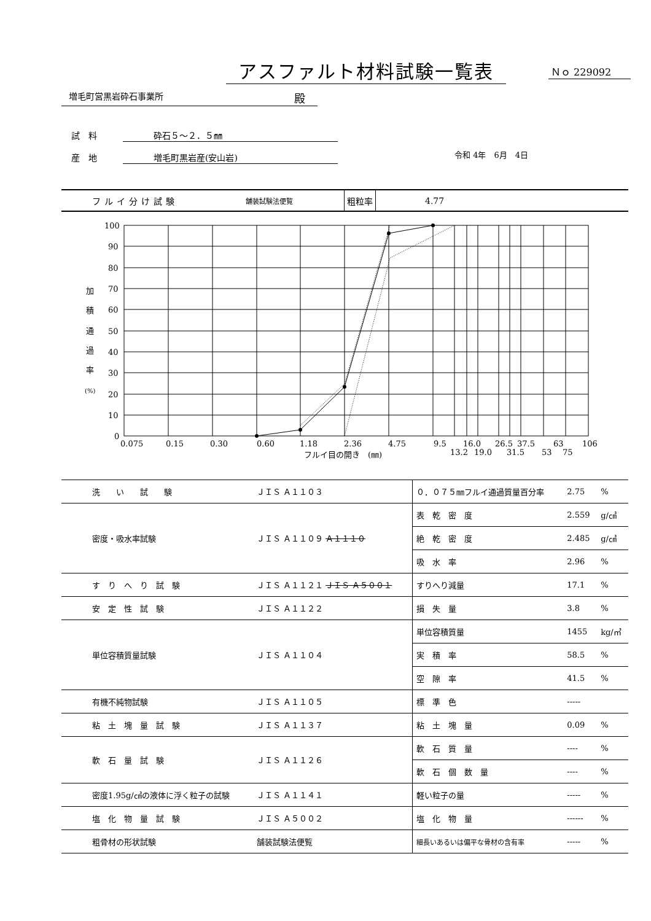アスファルト材料試験一覧表 Ｎｏ 229092
増毛町営黒岩砕石事業所 殿
試　料 砕石５～２．５㎜
産　地 増毛町黒岩産(安山岩) 令和 4年　6月　4日
フルイ分け試験 舗装試験法便覧 粗粒率 4.77
100
90
80
70
60
50
40
30
20
10
0
加
積
通
過
率
(%)
0.075
0.15
0.30
0.60
1.18
2.36
4.75
9.5
16.0
26.5
37.5
63
106
13.2
19.0
31.5
53
75
フルイ目の開き　(㎜)
| 洗 い 試 験 | ＪＩＳ Ａ１１０３ | ０．０７５㎜フルイ通過質量百分率 | 2.75 | % |
| 密度・吸水率試験 | ＪＩＳ Ａ１１０９ Ａ１１１０ | 表 乾 密 度 | 2.559 | g/㎤ |
| | | 絶 乾 密 度 | 2.485 | g/㎤ |
| | | 吸 水 率 | 2.96 | % |
| す り へ り 試 験 | ＪＩＳ Ａ１１２１ ＪＩＳ Ａ５００１ | すりへり減量 | 17.1 | % |
| 安 定 性 試 験 | ＪＩＳ Ａ１１２２ | 損 失 量 | 3.8 | % |
| 単位容積質量試験 | ＪＩＳ Ａ１１０４ | 単位容積質量 | 1455 | kg/㎥ |
| | | 実 積 率 | 58.5 | % |
| | | 空 隙 率 | 41.5 | % |
| 有機不純物試験 | ＪＩＳ Ａ１１０５ | 標 準 色 | ----- | |
| 粘 土 塊 量 試 験 | ＪＩＳ Ａ１１３７ | 粘 土 塊 量 | 0.09 | % |
| 軟 石 量 試 験 | ＪＩＳ Ａ１１２６ | 軟 石 質 量 | ---- | % |
| | | 軟 石 個 数 量 | ---- | % |
| 密度1.95g/㎤の液体に浮く粒子の試験 | ＪＩＳ Ａ１１４１ | 軽い粒子の量 | ----- | % |
| 塩 化 物 量 試 験 | ＪＩＳ Ａ５００２ | 塩 化 物 量 | ------ | % |
| 粗骨材の形状試験 | 舗装試験法便覧 | 細長いあるいは偏平な骨材の含有率 | ----- | % |